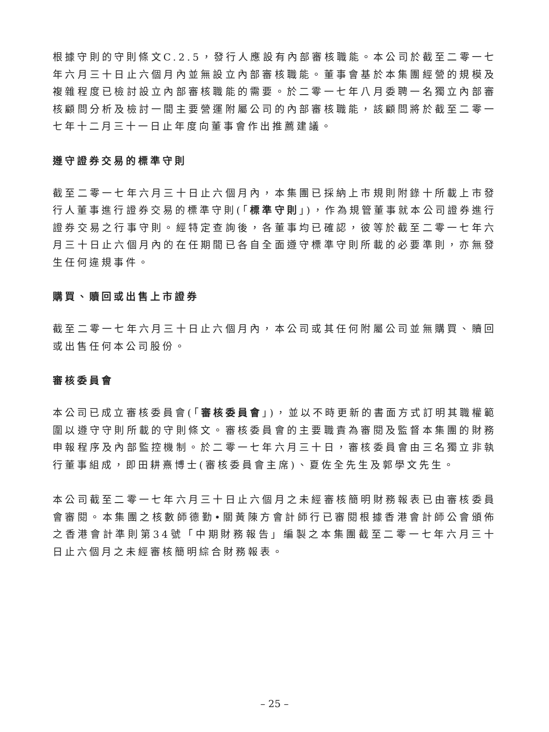根據守則的守則條文C.2.5，發行人應設有內部審核職能。本公司於截至二零一七年六月三十日止六個月內並無設立內部審核職能。董事會基於本集團經營的規模及複雜程度已檢討設立內部審核職能的需要。於二零一七年八月委聘一名獨立內部審核顧問分析及檢討一間主要營運附屬公司的內部審核職能，該顧問將於截至二零一七年十二月三十一日止年度向董事會作出推薦建議。
遵守證券交易的標準守則
截至二零一七年六月三十日止六個月內，本集團已採納上市規則附錄十所載上市發行人董事進行證券交易的標準守則(「標準守則」)，作為規管董事就本公司證券進行證券交易之行事守則。經特定查詢後，各董事均已確認，彼等於截至二零一七年六月三十日止六個月內的在任期間已各自全面遵守標準守則所載的必要準則，亦無發生任何違規事件。
購買、贖回或出售上市證券
截至二零一七年六月三十日止六個月內，本公司或其任何附屬公司並無購買、贖回或出售任何本公司股份。
審核委員會
本公司已成立審核委員會(「審核委員會」)，並以不時更新的書面方式訂明其職權範圍以遵守守則所載的守則條文。審核委員會的主要職責為審閱及監督本集團的財務申報程序及內部監控機制。於二零一七年六月三十日，審核委員會由三名獨立非執行董事組成，即田耕熹博士(審核委員會主席)、夏佐全先生及郭學文先生。
本公司截至二零一七年六月三十日止六個月之未經審核簡明財務報表已由審核委員會審閱。本集團之核數師德勤•關黃陳方會計師行已審閱根據香港會計師公會頒佈之香港會計準則第34號「中期財務報告」編製之本集團截至二零一七年六月三十日止六個月之未經審核簡明綜合財務報表。
– 25 –